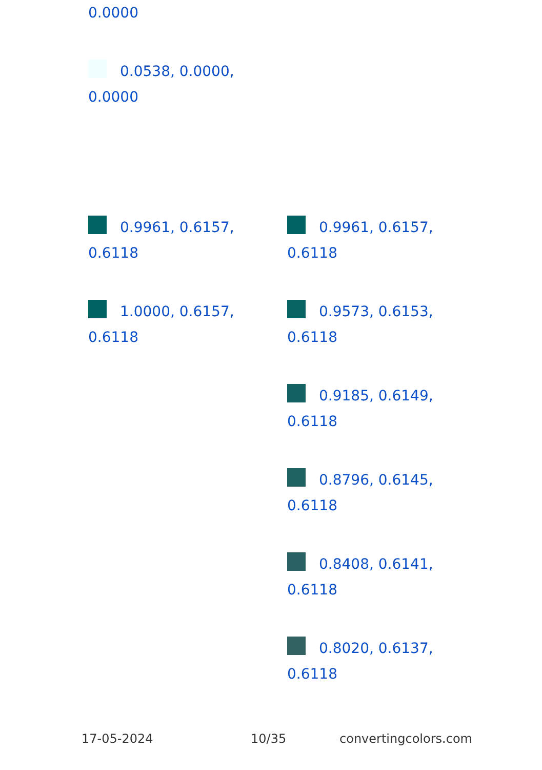0.0000
0.0538, 0.0000, 0.0000
0.9961, 0.6157, 0.6118
0.9961, 0.6157, 0.6118
1.0000, 0.6157, 0.6118
0.9573, 0.6153, 0.6118
0.9185, 0.6149, 0.6118
0.8796, 0.6145, 0.6118
0.8408, 0.6141, 0.6118
0.8020, 0.6137, 0.6118
17-05-2024 10/35 convertingcolors.com